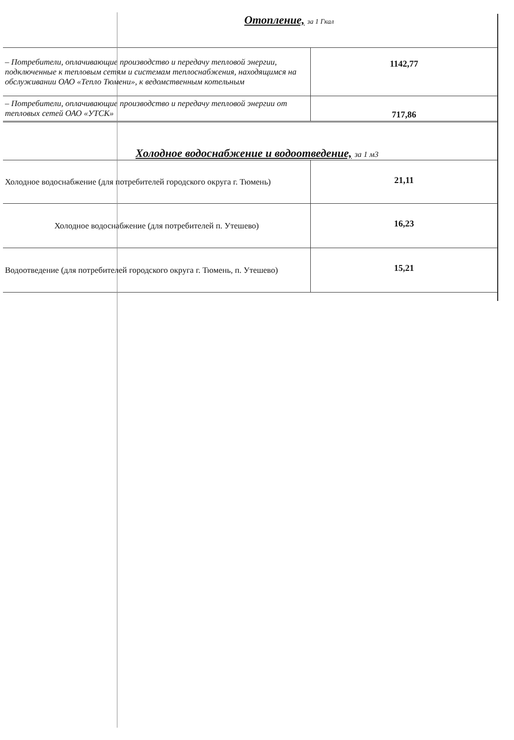Отопление, за 1 Гкал
| – Потребители, оплачивающие производство и передачу тепловой энергии, подключенные к тепловым сетям и системам теплоснабжения, находящимся на обслуживании ОАО «Тепло Тюмени», к ведомственным котельным | 1142,77 |
| – Потребители, оплачивающие производство и передачу тепловой энергии от тепловых сетей ОАО «УТСК» | 717,86 |
Холодное водоснабжение и водоотведение, за 1 м3
| Холодное водоснабжение (для потребителей городского округа г. Тюмень) | 21,11 |
| Холодное водоснабжение (для потребителей п. Утешево) | 16,23 |
| Водоотведение (для потребителей городского округа г. Тюмень, п. Утешево) | 15,21 |